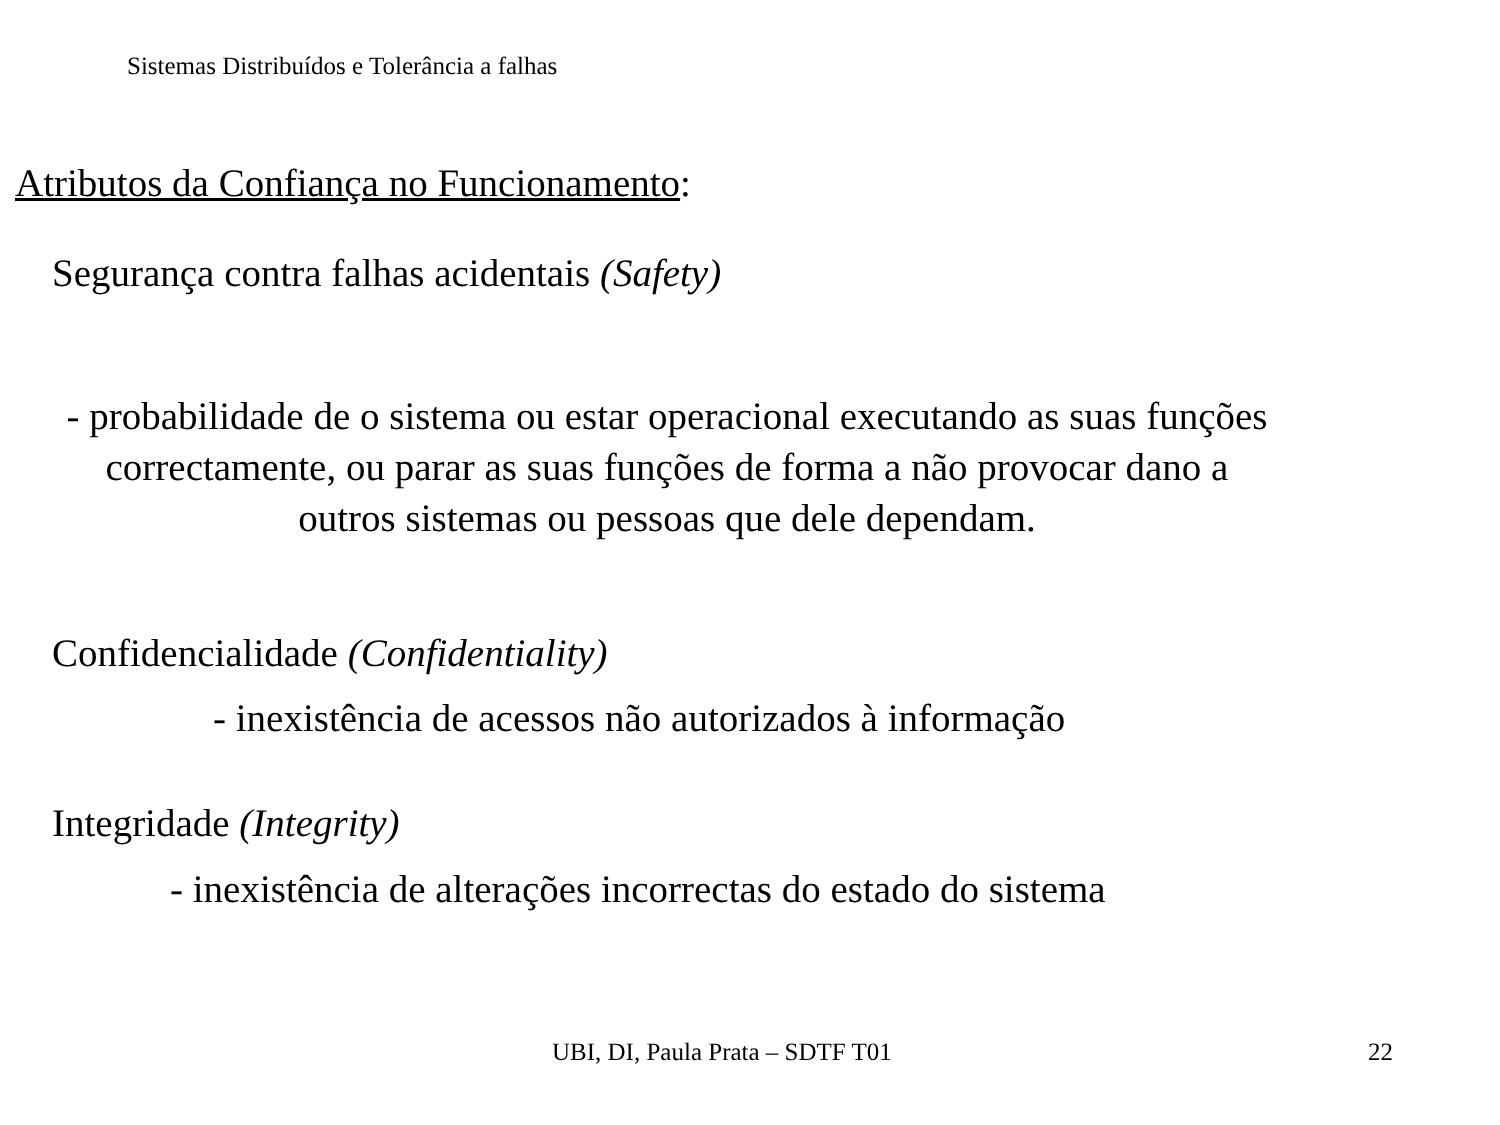Sistemas Distribuídos e Tolerância a falhas
Atributos da Confiança no Funcionamento:
Segurança contra falhas acidentais (Safety)
- probabilidade de o sistema ou estar operacional executando as suas funções correctamente, ou parar as suas funções de forma a não provocar dano a outros sistemas ou pessoas que dele dependam.
Confidencialidade (Confidentiality)
- inexistência de acessos não autorizados à informação
Integridade (Integrity)
- inexistência de alterações incorrectas do estado do sistema
UBI, DI, Paula Prata – SDTF T01
22